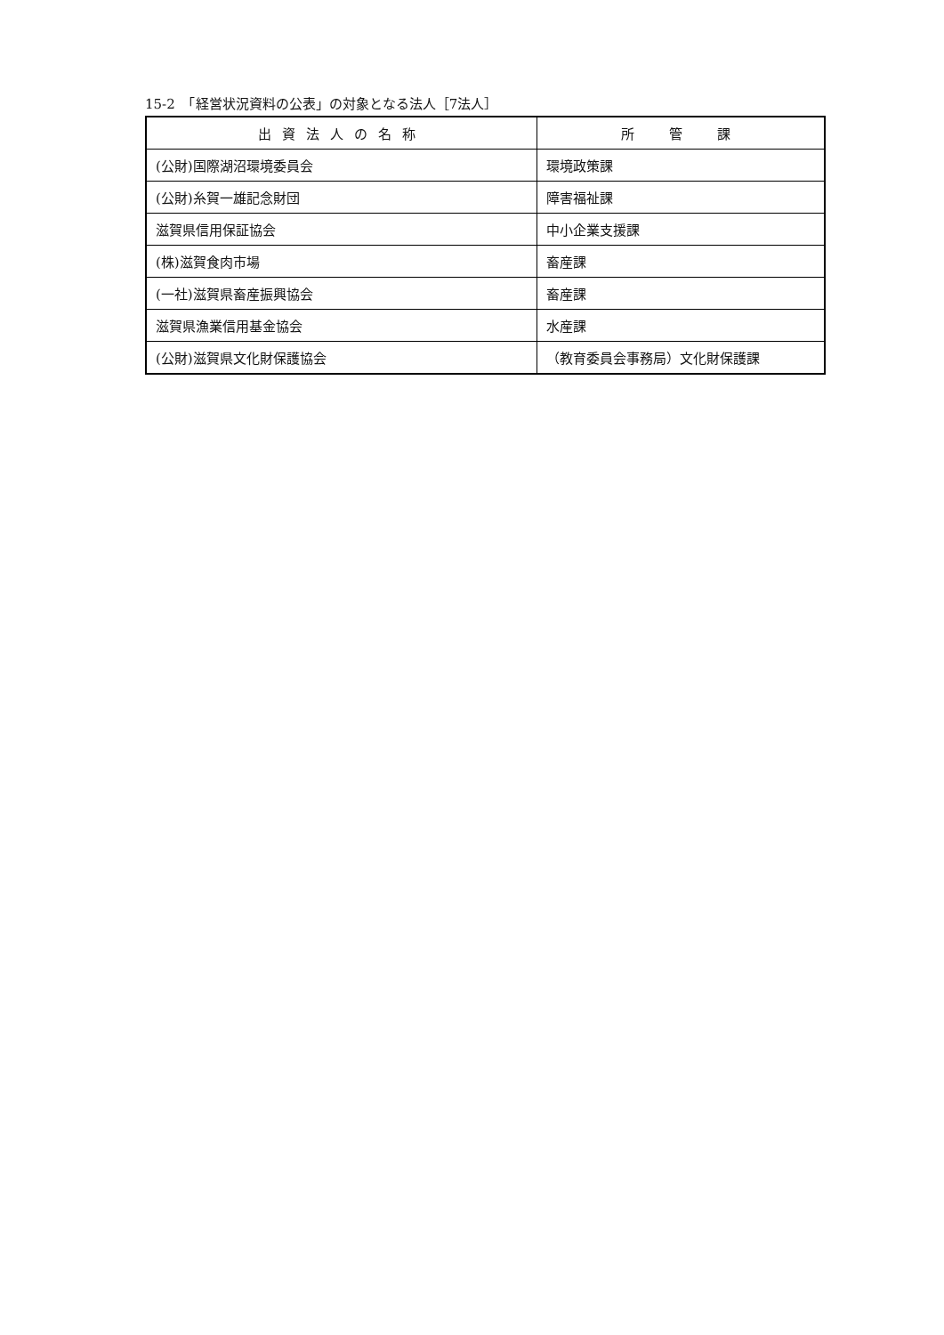15-2　「経営状況資料の公表」の対象となる法人［7法人］
| 出資法人の名称 | 所 管 課 |
| --- | --- |
| (公財)国際湖沼環境委員会 | 環境政策課 |
| (公財)糸賀一雄記念財団 | 障害福祉課 |
| 滋賀県信用保証協会 | 中小企業支援課 |
| (株)滋賀食肉市場 | 畜産課 |
| (一社)滋賀県畜産振興協会 | 畜産課 |
| 滋賀県漁業信用基金協会 | 水産課 |
| (公財)滋賀県文化財保護協会 | （教育委員会事務局）文化財保護課 |